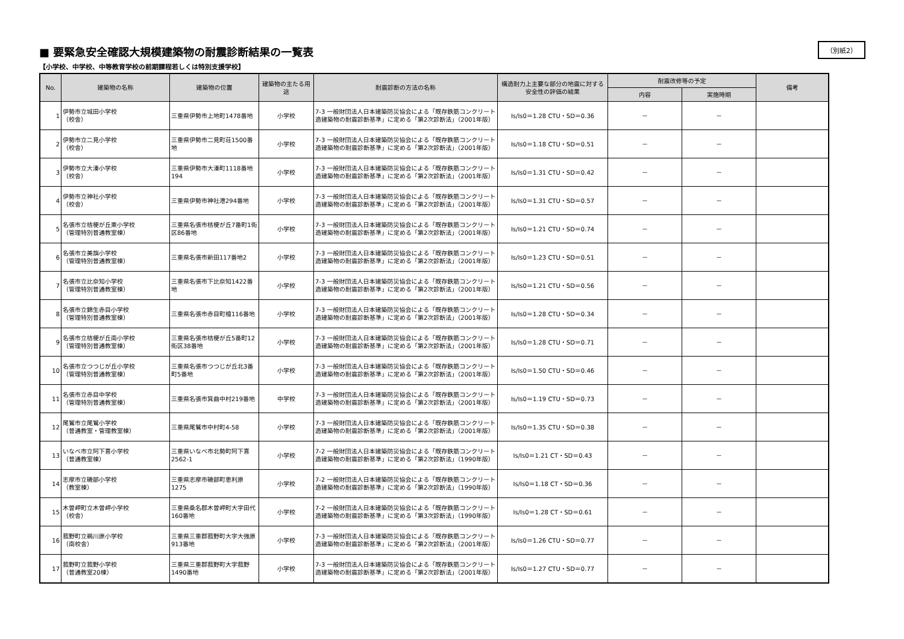■ 要緊急安全確認大規模建築物の耐震診断結果の一覧表
（別紙2）
【小学校、中学校、中等教育学校の前期課程若しくは特別支援学校】
| No. | 建築物の名称 | 建築物の位置 | 建築物の主たる用途 | 耐震診断の方法の名称 | 構造耐力上主要な部分の地震に対する安全性の評価の結果 | 耐震改修等の予定 | | 備考 |
| --- | --- | --- | --- | --- | --- | --- | --- | --- |
| | | | | | | 内容 | 実施時期 | |
| 1 | 伊勢市立城田小学校 （校舎） | 三重県伊勢市上地町1478番地 | 小学校 | 7-3 一般財団法人日本建築防災協会による「既存鉄筋コンクリート造建築物の耐震診断基準」に定める「第2次診断法」（2001年版） | Is/Is0＝1.28 CTU・SD＝0.36 | － | － | |
| 2 | 伊勢市立二見小学校 （校舎） | 三重県伊勢市二見町荘1500番地 | 小学校 | 7-3 一般財団法人日本建築防災協会による「既存鉄筋コンクリート造建築物の耐震診断基準」に定める「第2次診断法」（2001年版） | Is/Is0＝1.18 CTU・SD＝0.51 | － | － | |
| 3 | 伊勢市立大湊小学校 （校舎） | 三重県伊勢市大湊町1118番地194 | 小学校 | 7-3 一般財団法人日本建築防災協会による「既存鉄筋コンクリート造建築物の耐震診断基準」に定める「第2次診断法」（2001年版） | Is/Is0＝1.31 CTU・SD＝0.42 | － | － | |
| 4 | 伊勢市立神社小学校 （校舎） | 三重県伊勢市神社港294番地 | 小学校 | 7-3 一般財団法人日本建築防災協会による「既存鉄筋コンクリート造建築物の耐震診断基準」に定める「第2次診断法」（2001年版） | Is/Is0＝1.31 CTU・SD＝0.57 | － | － | |
| 5 | 名張市立桔梗が丘東小学校 （管理特別普通教室棟） | 三重県名張市桔梗が丘7番町1街区86番地 | 小学校 | 7-3 一般財団法人日本建築防災協会による「既存鉄筋コンクリート造建築物の耐震診断基準」に定める「第2次診断法」（2001年版） | Is/Is0＝1.21 CTU・SD＝0.74 | － | － | |
| 6 | 名張市立美旗小学校 （管理特別普通教室棟） | 三重県名張市新田117番地2 | 小学校 | 7-3 一般財団法人日本建築防災協会による「既存鉄筋コンクリート造建築物の耐震診断基準」に定める「第2次診断法」（2001年版） | Is/Is0＝1.23 CTU・SD＝0.51 | － | － | |
| 7 | 名張市立比奈知小学校 （管理特別普通教室棟） | 三重県名張市下比奈知1422番地 | 小学校 | 7-3 一般財団法人日本建築防災協会による「既存鉄筋コンクリート造建築物の耐震診断基準」に定める「第2次診断法」（2001年版） | Is/Is0＝1.21 CTU・SD＝0.56 | － | － | |
| 8 | 名張市立錦生赤目小学校 （管理特別普通教室棟） | 三重県名張市赤目町檀116番地 | 小学校 | 7-3 一般財団法人日本建築防災協会による「既存鉄筋コンクリート造建築物の耐震診断基準」に定める「第2次診断法」（2001年版） | Is/Is0＝1.28 CTU・SD＝0.34 | － | － | |
| 9 | 名張市立桔梗が丘南小学校 （管理特別普通教室棟） | 三重県名張市桔梗が丘5番町12街区38番地 | 小学校 | 7-3 一般財団法人日本建築防災協会による「既存鉄筋コンクリート造建築物の耐震診断基準」に定める「第2次診断法」（2001年版） | Is/Is0＝1.28 CTU・SD＝0.71 | － | － | |
| 10 | 名張市立つつじが丘小学校 （管理特別普通教室棟） | 三重県名張市つつじが丘北3番町5番地 | 小学校 | 7-3 一般財団法人日本建築防災協会による「既存鉄筋コンクリート造建築物の耐震診断基準」に定める「第2次診断法」（2001年版） | Is/Is0＝1.50 CTU・SD＝0.46 | － | － | |
| 11 | 名張市立赤目中学校 （管理特別普通教室棟） | 三重県名張市箕曲中村219番地 | 中学校 | 7-3 一般財団法人日本建築防災協会による「既存鉄筋コンクリート造建築物の耐震診断基準」に定める「第2次診断法」（2001年版） | Is/Is0＝1.19 CTU・SD＝0.73 | － | － | |
| 12 | 尾鷲市立尾鷲小学校 （普通教室・管理教室棟） | 三重県尾鷲市中村町4-58 | 小学校 | 7-3 一般財団法人日本建築防災協会による「既存鉄筋コンクリート造建築物の耐震診断基準」に定める「第2次診断法」（2001年版） | Is/Is0＝1.35 CTU・SD＝0.38 | － | － | |
| 13 | いなべ市立阿下喜小学校 （普通教室棟） | 三重県いなべ市北勢町阿下喜2562-1 | 小学校 | 7-2 一般財団法人日本建築防災協会による「既存鉄筋コンクリート造建築物の耐震診断基準」に定める「第2次診断法」（1990年版） | Is/Is0＝1.21 CT・SD＝0.43 | － | － | |
| 14 | 志摩市立磯部小学校 （教室棟） | 三重県志摩市磯部町恵利原1275 | 小学校 | 7-2 一般財団法人日本建築防災協会による「既存鉄筋コンクリート造建築物の耐震診断基準」に定める「第2次診断法」（1990年版） | Is/Is0＝1.18 CT・SD＝0.36 | － | － | |
| 15 | 木曽岬町立木曽岬小学校 （校舎） | 三重県桑名郡木曽岬町大字田代160番地 | 小学校 | 7-2 一般財団法人日本建築防災協会による「既存鉄筋コンクリート造建築物の耐震診断基準」に定める「第3次診断法」（1990年版） | Is/Is0＝1.28 CT・SD＝0.61 | － | － | |
| 16 | 菰野町立鵜川原小学校 （南校舎） | 三重県三重郡菰野町大字大強原913番地 | 小学校 | 7-3 一般財団法人日本建築防災協会による「既存鉄筋コンクリート造建築物の耐震診断基準」に定める「第2次診断法」（2001年版） | Is/Is0＝1.26 CTU・SD＝0.77 | － | － | |
| 17 | 菰野町立菰野小学校 （普通教室20棟） | 三重県三重郡菰野町大字菰野1490番地 | 小学校 | 7-3 一般財団法人日本建築防災協会による「既存鉄筋コンクリート造建築物の耐震診断基準」に定める「第2次診断法」（2001年版） | Is/Is0＝1.27 CTU・SD＝0.77 | － | － | |